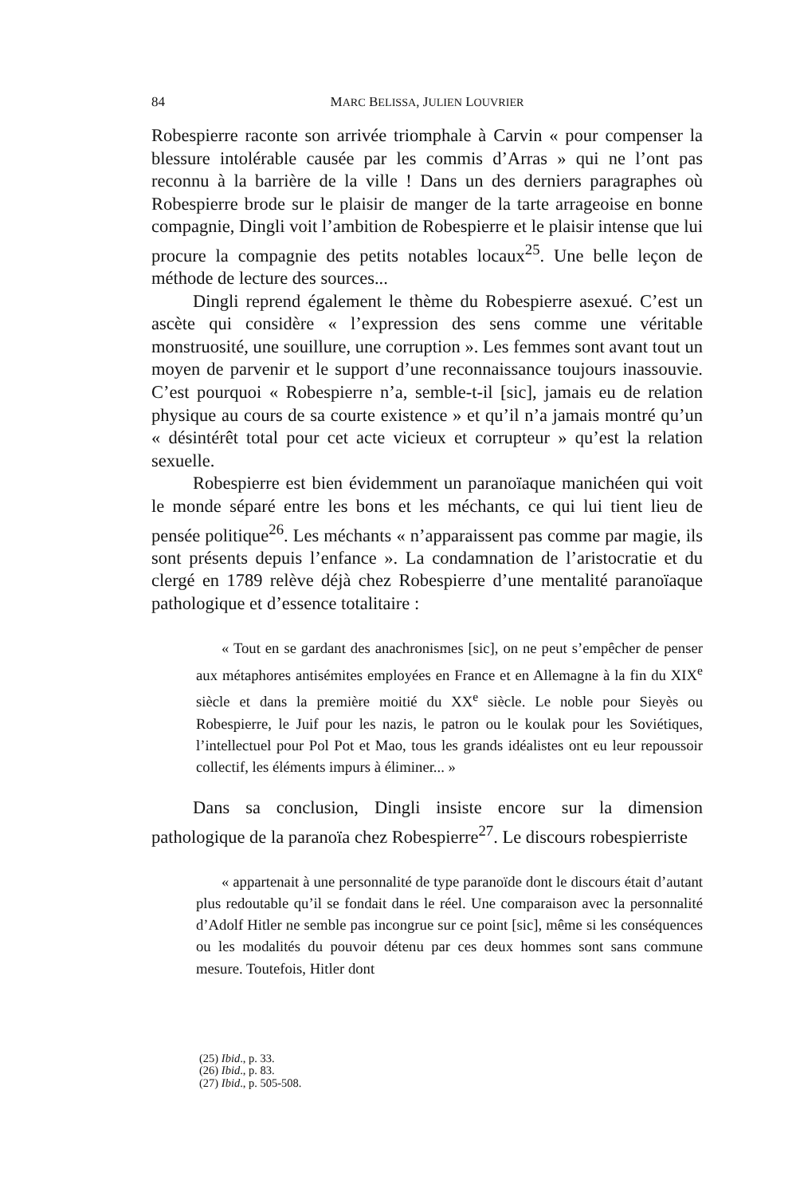84 MARC BELISSA, JULIEN LOUVRIER
Robespierre raconte son arrivée triomphale à Carvin « pour compenser la blessure intolérable causée par les commis d’Arras » qui ne l’ont pas reconnu à la barrière de la ville ! Dans un des derniers paragraphes où Robespierre brode sur le plaisir de manger de la tarte arrageoise en bonne compagnie, Dingli voit l’ambition de Robespierre et le plaisir intense que lui procure la compagnie des petits notables locaux<sup>25</sup>. Une belle leçon de méthode de lecture des sources...
Dingli reprend également le thème du Robespierre asexué. C’est un ascète qui considère « l’expression des sens comme une véritable monstruosité, une souillure, une corruption ». Les femmes sont avant tout un moyen de parvenir et le support d’une reconnaissance toujours inassouvie. C’est pourquoi « Robespierre n’a, semble-t-il [sic], jamais eu de relation physique au cours de sa courte existence » et qu’il n’a jamais montré qu’un « désintérêt total pour cet acte vicieux et corrupteur » qu’est la relation sexuelle.
Robespierre est bien évidemment un paranoïaque manichéen qui voit le monde séparé entre les bons et les méchants, ce qui lui tient lieu de pensée politique<sup>26</sup>. Les méchants « n’apparaissent pas comme par magie, ils sont présents depuis l’enfance ». La condamnation de l’aristocratie et du clergé en 1789 relève déjà chez Robespierre d’une mentalité paranoïaque pathologique et d’essence totalitaire :
« Tout en se gardant des anachronismes [sic], on ne peut s’empêcher de penser aux métaphores antisémites employées en France et en Allemagne à la fin du XIX<sup>e</sup> siècle et dans la première moitié du XX<sup>e</sup> siècle. Le noble pour Sieyès ou Robespierre, le Juif pour les nazis, le patron ou le koulak pour les Soviétiques, l’intellectuel pour Pol Pot et Mao, tous les grands idéalistes ont eu leur repoussoir collectif, les éléments impurs à éliminer... »
Dans sa conclusion, Dingli insiste encore sur la dimension pathologique de la paranoïa chez Robespierre<sup>27</sup>. Le discours robespierriste
« appartenait à une personnalité de type paranoïde dont le discours était d’autant plus redoutable qu’il se fondait dans le réel. Une comparaison avec la personnalité d’Adolf Hitler ne semble pas incongrue sur ce point [sic], même si les conséquences ou les modalités du pouvoir détenu par ces deux hommes sont sans commune mesure. Toutefois, Hitler dont
(25) Ibid., p. 33.
(26) Ibid., p. 83.
(27) Ibid., p. 505-508.